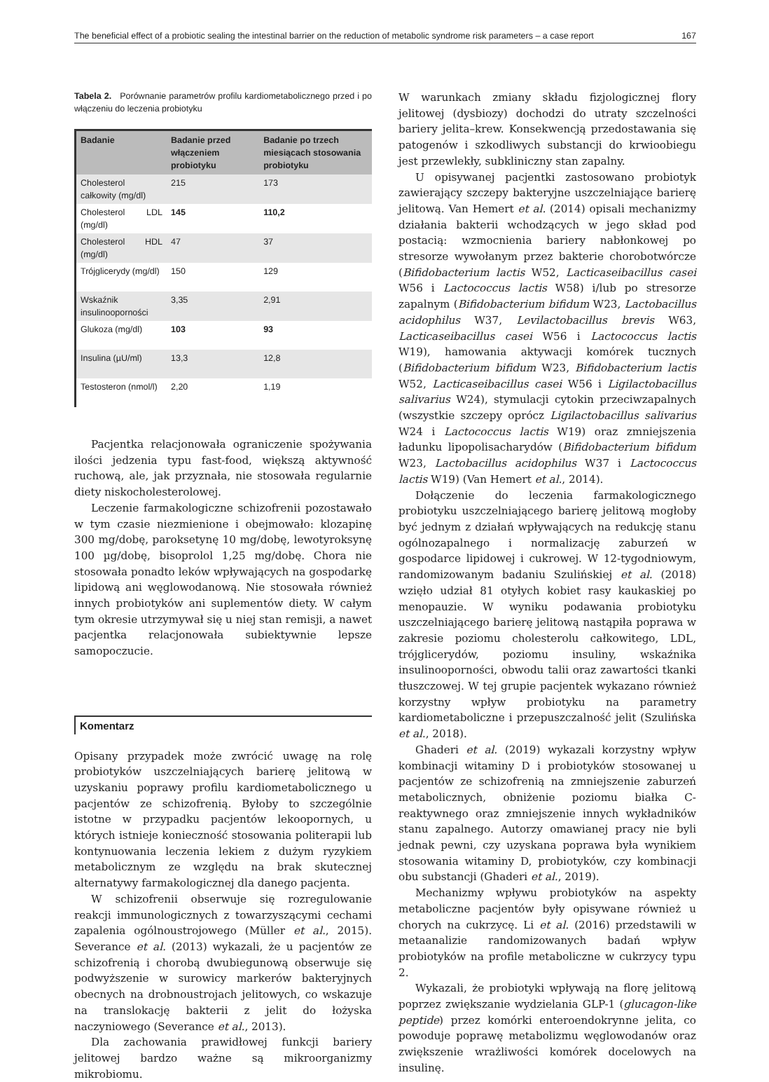The beneficial effect of a probiotic sealing the intestinal barrier on the reduction of metabolic syndrome risk parameters – a case report 167
Tabela 2. Porównanie parametrów profilu kardiometabolicznego przed i po włączeniu do leczenia probiotyku
| Badanie | Badanie przed włączeniem probiotyku | Badanie po trzech miesiącach stosowania probiotyku |
| --- | --- | --- |
| Cholesterol całkowity (mg/dl) | 215 | 173 |
| Cholesterol LDL (mg/dl) | 145 | 110,2 |
| Cholesterol HDL (mg/dl) | 47 | 37 |
| Trójglicerydy (mg/dl) | 150 | 129 |
| Wskaźnik insulinooporności | 3,35 | 2,91 |
| Glukoza (mg/dl) | 103 | 93 |
| Insulina (µU/ml) | 13,3 | 12,8 |
| Testosteron (nmol/l) | 2,20 | 1,19 |
Pacjentka relacjonowała ograniczenie spożywania ilości jedzenia typu fast-food, większą aktywność ruchową, ale, jak przyznała, nie stosowała regularnie diety niskocholesterolowej.
Leczenie farmakologiczne schizofrenii pozostawało w tym czasie niezmienione i obejmowało: klozapinę 300 mg/dobę, paroksetynę 10 mg/dobę, lewotyroksynę 100 µg/dobę, bisoprolol 1,25 mg/dobę. Chora nie stosowała ponadto leków wpływających na gospodarkę lipidową ani węglowodanową. Nie stosowała również innych probiotyków ani suplementów diety. W całym tym okresie utrzymywał się u niej stan remisji, a nawet pacjentka relacjonowała subiektywnie lepsze samopoczucie.
Komentarz
Opisany przypadek może zwrócić uwagę na rolę probiotyków uszczelniających barierę jelitową w uzyskaniu poprawy profilu kardiometabolicznego u pacjentów ze schizofrenią. Byłoby to szczególnie istotne w przypadku pacjentów lekoopornych, u których istnieje konieczność stosowania politerapii lub kontynuowania leczenia lekiem z dużym ryzykiem metabolicznym ze względu na brak skutecznej alternatywy farmakologicznej dla danego pacjenta.
W schizofrenii obserwuje się rozregulowanie reakcji immunologicznych z towarzyszącymi cechami zapalenia ogólnoustrojowego (Müller et al., 2015). Severance et al. (2013) wykazali, że u pacjentów ze schizofrenią i chorobą dwubiegunową obserwuje się podwyższenie w surowicy markerów bakteryjnych obecnych na drobnoustrojach jelitowych, co wskazuje na translokację bakterii z jelit do łożyska naczyniowego (Severance et al., 2013).
Dla zachowania prawidłowej funkcji bariery jelitowej bardzo ważne są mikroorganizmy mikrobiomu.
W warunkach zmiany składu fizjologicznej flory jelitowej (dysbiozy) dochodzi do utraty szczelności bariery jelita–krew. Konsekwencją przedostawania się patogenów i szkodliwych substancji do krwioobiegu jest przewlekły, subkliniczny stan zapalny.
U opisywanej pacjentki zastosowano probiotyk zawierający szczepy bakteryjne uszczelniające barierę jelitową. Van Hemert et al. (2014) opisali mechanizmy działania bakterii wchodzących w jego skład pod postacią: wzmocnienia bariery nabłonkowej po stresorze wywołanym przez bakterie chorobotwórcze (Bifidobacterium lactis W52, Lacticaseibacillus casei W56 i Lactococcus lactis W58) i/lub po stresorze zapalnym (Bifidobacterium bifidum W23, Lactobacillus acidophilus W37, Levilactobacillus brevis W63, Lacticaseibacillus casei W56 i Lactococcus lactis W19), hamowania aktywacji komórek tucznych (Bifidobacterium bifidum W23, Bifidobacterium lactis W52, Lacticaseibacillus casei W56 i Ligilactobacillus salivarius W24), stymulacji cytokin przeciwzapalnych (wszystkie szczepy oprócz Ligilactobacillus salivarius W24 i Lactococcus lactis W19) oraz zmniejszenia ładunku lipopolisacharydów (Bifidobacterium bifidum W23, Lactobacillus acidophilus W37 i Lactococcus lactis W19) (Van Hemert et al., 2014).
Dołączenie do leczenia farmakologicznego probiotyku uszczelniającego barierę jelitową mogłoby być jednym z działań wpływających na redukcję stanu ogólnozapalnego i normalizację zaburzeń w gospodarce lipidowej i cukrowej. W 12-tygodniowym, randomizowanym badaniu Szulińskiej et al. (2018) wzięło udział 81 otyłych kobiet rasy kaukaskiej po menopauzie. W wyniku podawania probiotyku uszczelniającego barierę jelitową nastąpiła poprawa w zakresie poziomu cholesterolu całkowitego, LDL, trójglicerydów, poziomu insuliny, wskaźnika insulinooporności, obwodu talii oraz zawartości tkanki tłuszczowej. W tej grupie pacjentek wykazano również korzystny wpływ probiotyku na parametry kardiometaboliczne i przepuszczalność jelit (Szulińska et al., 2018).
Ghaderi et al. (2019) wykazali korzystny wpływ kombinacji witaminy D i probiotyków stosowanej u pacjentów ze schizofrenią na zmniejszenie zaburzeń metabolicznych, obniżenie poziomu białka C-reaktywnego oraz zmniejszenie innych wykładników stanu zapalnego. Autorzy omawianej pracy nie byli jednak pewni, czy uzyskana poprawa była wynikiem stosowania witaminy D, probiotyków, czy kombinacji obu substancji (Ghaderi et al., 2019).
Mechanizmy wpływu probiotyków na aspekty metaboliczne pacjentów były opisywane również u chorych na cukrzycę. Li et al. (2016) przedstawili w metaanalizie randomizowanych badań wpływ probiotyków na profile metaboliczne w cukrzycy typu 2.
Wykazali, że probiotyki wpływają na florę jelitową poprzez zwiększanie wydzielania GLP-1 (glucagon-like peptide) przez komórki enteroendokrynne jelita, co powoduje poprawę metabolizmu węglowodanów oraz zwiększenie wrażliwości komórek docelowych na insulinę.